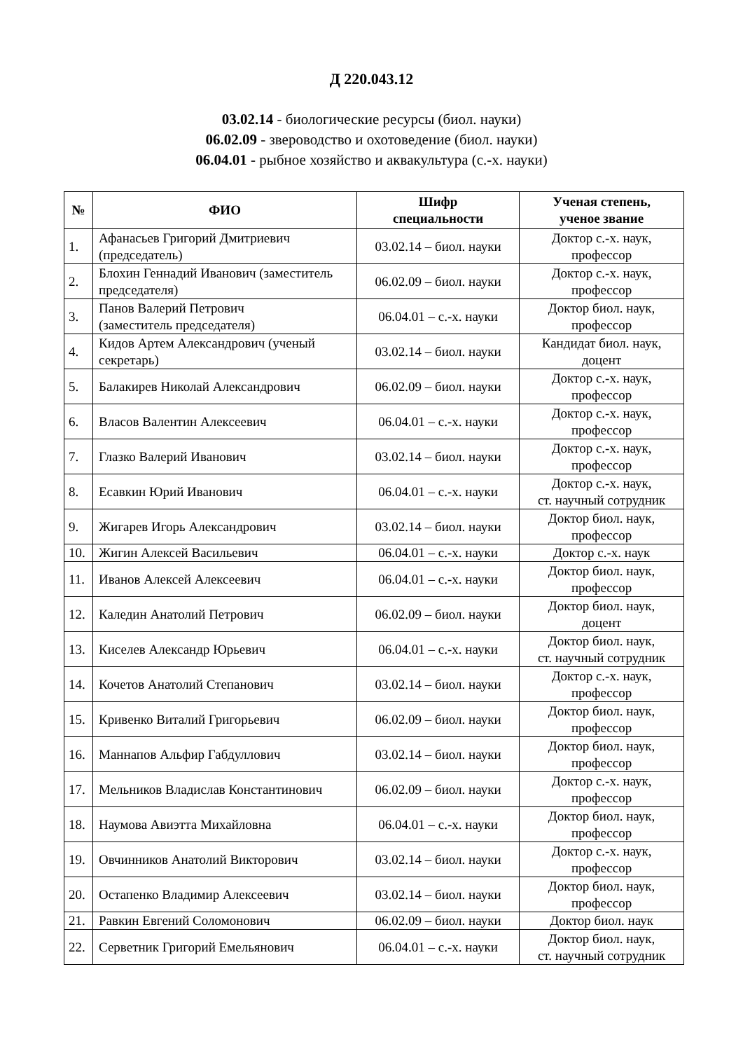Д 220.043.12
03.02.14 - биологические ресурсы (биол. науки)
06.02.09 - звероводство и охотоведение (биол. науки)
06.04.01 - рыбное хозяйство и аквакультура (с.-х. науки)
| № | ФИО | Шифр специальности | Ученая степень, ученое звание |
| --- | --- | --- | --- |
| 1. | Афанасьев Григорий Дмитриевич (председатель) | 03.02.14 – биол. науки | Доктор с.-х. наук, профессор |
| 2. | Блохин Геннадий Иванович (заместитель председателя) | 06.02.09 – биол. науки | Доктор с.-х. наук, профессор |
| 3. | Панов Валерий Петрович (заместитель председателя) | 06.04.01 – с.-х. науки | Доктор биол. наук, профессор |
| 4. | Кидов Артем Александрович (ученый секретарь) | 03.02.14 – биол. науки | Кандидат биол. наук, доцент |
| 5. | Балакирев Николай Александрович | 06.02.09 – биол. науки | Доктор с.-х. наук, профессор |
| 6. | Власов Валентин Алексеевич | 06.04.01 – с.-х. науки | Доктор с.-х. наук, профессор |
| 7. | Глазко Валерий Иванович | 03.02.14 – биол. науки | Доктор с.-х. наук, профессор |
| 8. | Есавкин Юрий Иванович | 06.04.01 – с.-х. науки | Доктор с.-х. наук, ст. научный сотрудник |
| 9. | Жигарев Игорь Александрович | 03.02.14 – биол. науки | Доктор биол. наук, профессор |
| 10. | Жигин Алексей Васильевич | 06.04.01 – с.-х. науки | Доктор с.-х. наук |
| 11. | Иванов Алексей Алексеевич | 06.04.01 – с.-х. науки | Доктор биол. наук, профессор |
| 12. | Каледин Анатолий Петрович | 06.02.09 – биол. науки | Доктор биол. наук, доцент |
| 13. | Киселев Александр Юрьевич | 06.04.01 – с.-х. науки | Доктор биол. наук, ст. научный сотрудник |
| 14. | Кочетов Анатолий Степанович | 03.02.14 – биол. науки | Доктор с.-х. наук, профессор |
| 15. | Кривенко Виталий Григорьевич | 06.02.09 – биол. науки | Доктор биол. наук, профессор |
| 16. | Маннапов Альфир Габдуллович | 03.02.14 – биол. науки | Доктор биол. наук, профессор |
| 17. | Мельников Владислав Константинович | 06.02.09 – биол. науки | Доктор с.-х. наук, профессор |
| 18. | Наумова Авиэтта Михайловна | 06.04.01 – с.-х. науки | Доктор биол. наук, профессор |
| 19. | Овчинников Анатолий Викторович | 03.02.14 – биол. науки | Доктор с.-х. наук, профессор |
| 20. | Остапенко Владимир Алексеевич | 03.02.14 – биол. науки | Доктор биол. наук, профессор |
| 21. | Равкин Евгений Соломонович | 06.02.09 – биол. науки | Доктор биол. наук |
| 22. | Серветник Григорий Емельянович | 06.04.01 – с.-х. науки | Доктор биол. наук, ст. научный сотрудник |